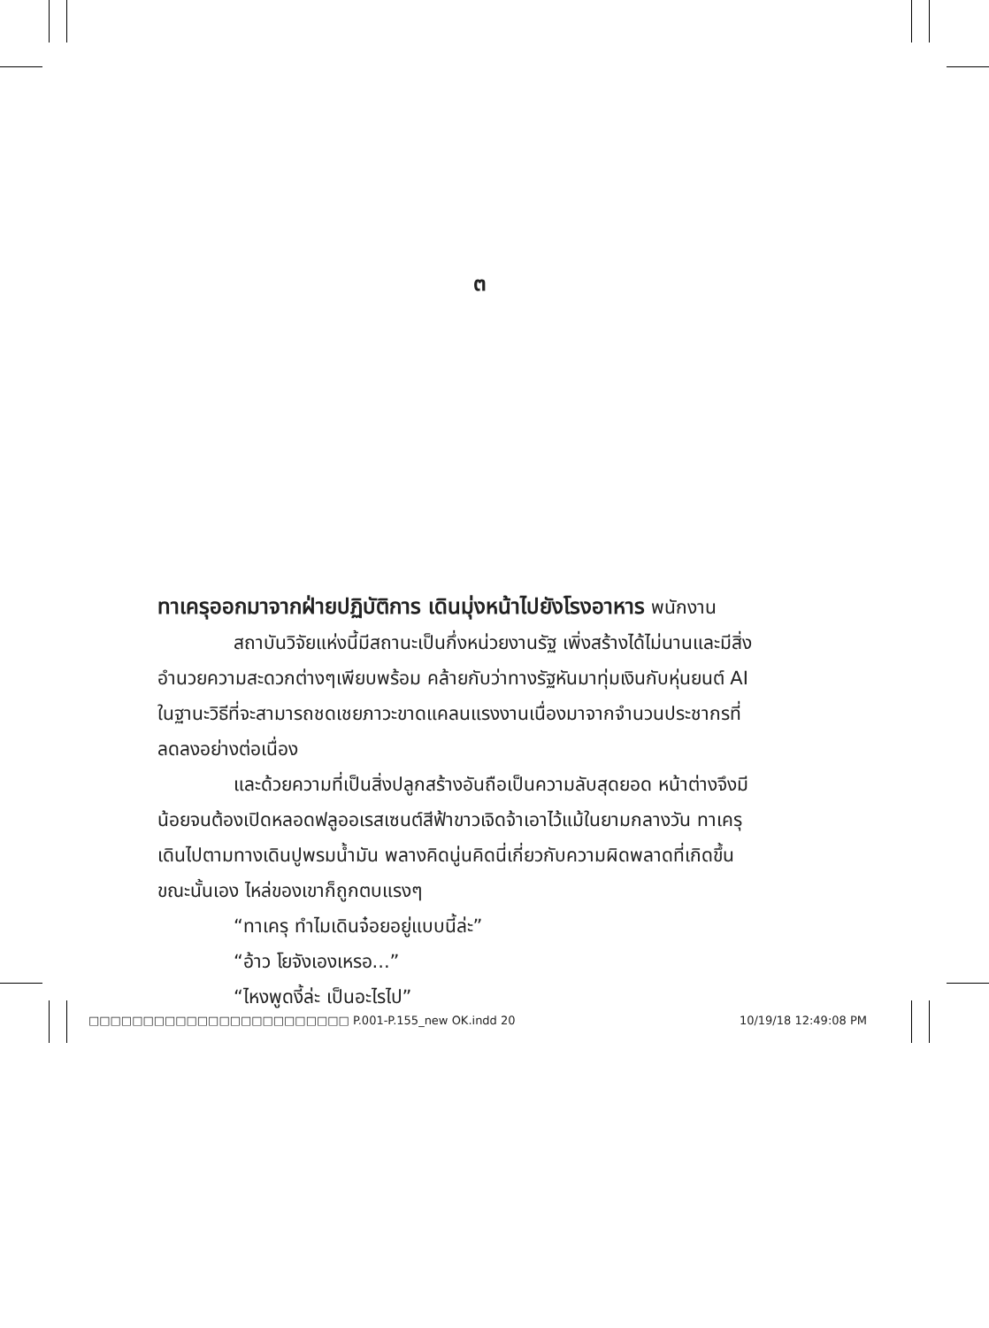๓
ทาเครุออกมาจากฝ่ายปฏิบัติการ เดินมุ่งหน้าไปยังโรงอาหาร พนักงาน
สถาบันวิจัยแห่งนี้มีสถานะเป็นกึ่งหน่วยงานรัฐ เพิ่งสร้างได้ไม่นานและมีสิ่งอำนวยความสะดวกต่างๆเพียบพร้อม คล้ายกับว่าทางรัฐหันมาทุ่มเงินกับหุ่นยนต์ AI ในฐานะวิธีที่จะสามารถชดเชยภาวะขาดแคลนแรงงานเนื่องมาจากจำนวนประชากรที่ลดลงอย่างต่อเนื่อง
และด้วยความที่เป็นสิ่งปลูกสร้างอันถือเป็นความลับสุดยอด หน้าต่างจึงมีน้อยจนต้องเปิดหลอดฟลูออเรสเซนต์สีฟ้าขาวเจิดจ้าเอาไว้แม้ในยามกลางวัน ทาเครุเดินไปตามทางเดินปูพรมน้ำมัน พลางคิดนู่นคิดนี่เกี่ยวกับความผิดพลาดที่เกิดขึ้น ขณะนั้นเอง ไหล่ของเขาก็ถูกตบแรงๆ
“ทาเครุ ทำไมเดินจ๋อยอยู่แบบนี้ล่ะ”
“อ้าว โยจังเองเหรอ...”
“ไหงพูดงี้ล่ะ เป็นอะไรไป”
□□□□□□□□□□□□□□□□□□□□□□□□ P.001-P.155_new OK.indd 20 10/19/18 12:49:08 PM